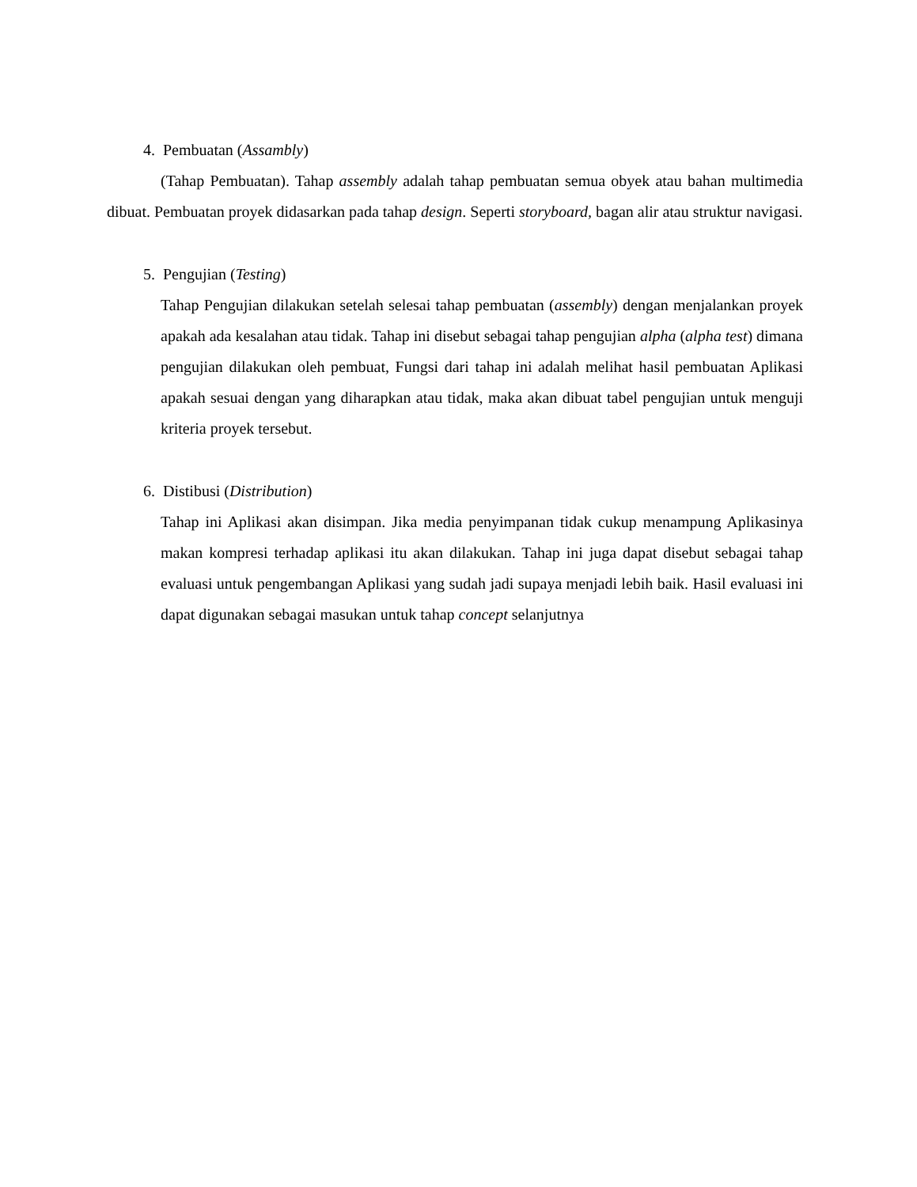4. Pembuatan (Assambly)
(Tahap Pembuatan). Tahap assembly adalah tahap pembuatan semua obyek atau bahan multimedia dibuat. Pembuatan proyek didasarkan pada tahap design. Seperti storyboard, bagan alir atau struktur navigasi.
5. Pengujian (Testing)
Tahap Pengujian dilakukan setelah selesai tahap pembuatan (assembly) dengan menjalankan proyek apakah ada kesalahan atau tidak. Tahap ini disebut sebagai tahap pengujian alpha (alpha test) dimana pengujian dilakukan oleh pembuat, Fungsi dari tahap ini adalah melihat hasil pembuatan Aplikasi apakah sesuai dengan yang diharapkan atau tidak, maka akan dibuat tabel pengujian untuk menguji kriteria proyek tersebut.
6. Distibusi (Distribution)
Tahap ini Aplikasi akan disimpan. Jika media penyimpanan tidak cukup menampung Aplikasinya makan kompresi terhadap aplikasi itu akan dilakukan. Tahap ini juga dapat disebut sebagai tahap evaluasi untuk pengembangan Aplikasi yang sudah jadi supaya menjadi lebih baik. Hasil evaluasi ini dapat digunakan sebagai masukan untuk tahap concept selanjutnya